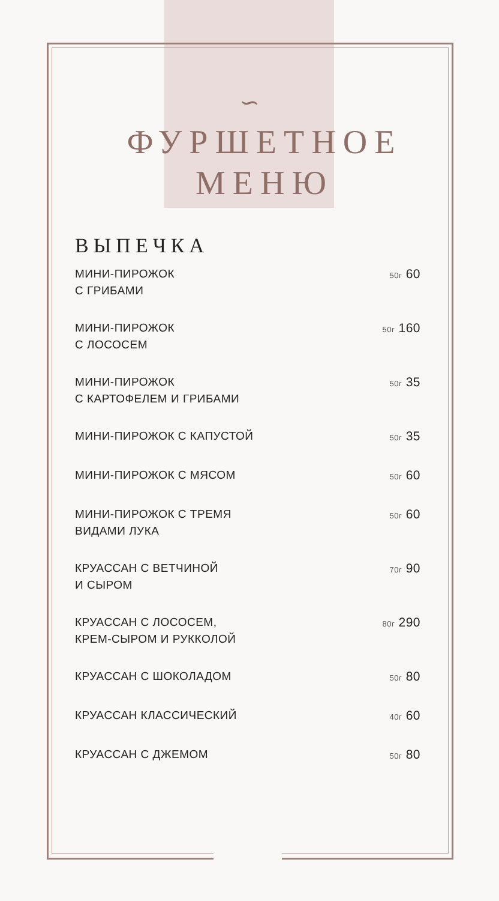∽
ФУРШЕТНОЕ
МЕНЮ
ВЫПЕЧКА
МИНИ-ПИРОЖОК
С ГРИБАМИ 50г 60
МИНИ-ПИРОЖОК
С ЛОСОСЕМ 50г 160
МИНИ-ПИРОЖОК
С КАРТОФЕЛЕМ И ГРИБАМИ 50г 35
МИНИ-ПИРОЖОК С КАПУСТОЙ 50г 35
МИНИ-ПИРОЖОК С МЯСОМ 50г 60
МИНИ-ПИРОЖОК С ТРЕМЯ
ВИДАМИ ЛУКА 50г 60
КРУАССАН С ВЕТЧИНОЙ
И СЫРОМ 70г 90
КРУАССАН С ЛОСОСЕМ,
КРЕМ-СЫРОМ И РУККОЛОЙ 80г 290
КРУАССАН С ШОКОЛАДОМ 50г 80
КРУАССАН КЛАССИЧЕСКИЙ 40г 60
КРУАССАН С ДЖЕМОМ 50г 80